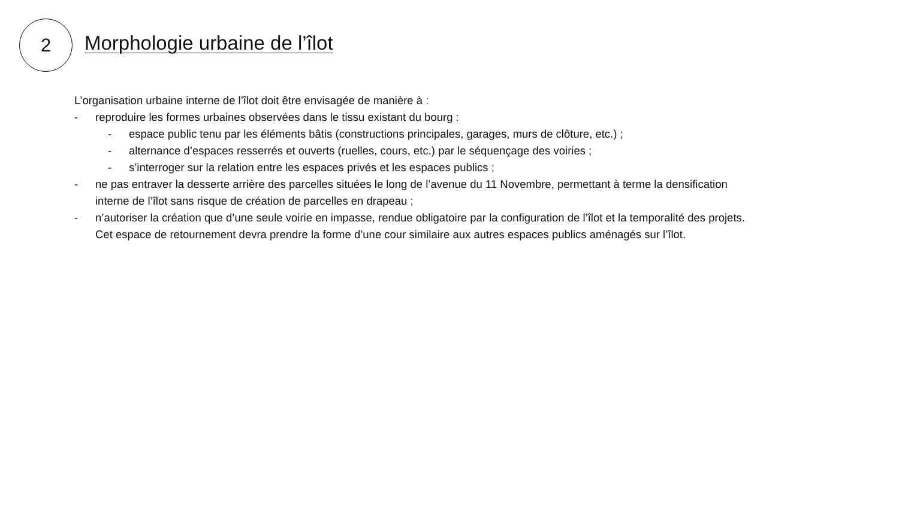2
Morphologie urbaine de l’îlot
L’organisation urbaine interne de l’îlot doit être envisagée de manière à :
- reproduire les formes urbaines observées dans le tissu existant du bourg :
- espace public tenu par les éléments bâtis (constructions principales, garages, murs de clôture, etc.) ;
- alternance d’espaces resserrés et ouverts (ruelles, cours, etc.) par le séquençage des voiries ;
- s’interroger sur la relation entre les espaces privés et les espaces publics ;
- ne pas entraver la desserte arrière des parcelles situées le long de l’avenue du 11 Novembre, permettant à terme la densification interne de l’îlot sans risque de création de parcelles en drapeau ;
- n’autoriser la création que d’une seule voirie en impasse, rendue obligatoire par la configuration de l’îlot et la temporalité des projets. Cet espace de retournement devra prendre la forme d’une cour similaire aux autres espaces publics aménagés sur l’îlot.